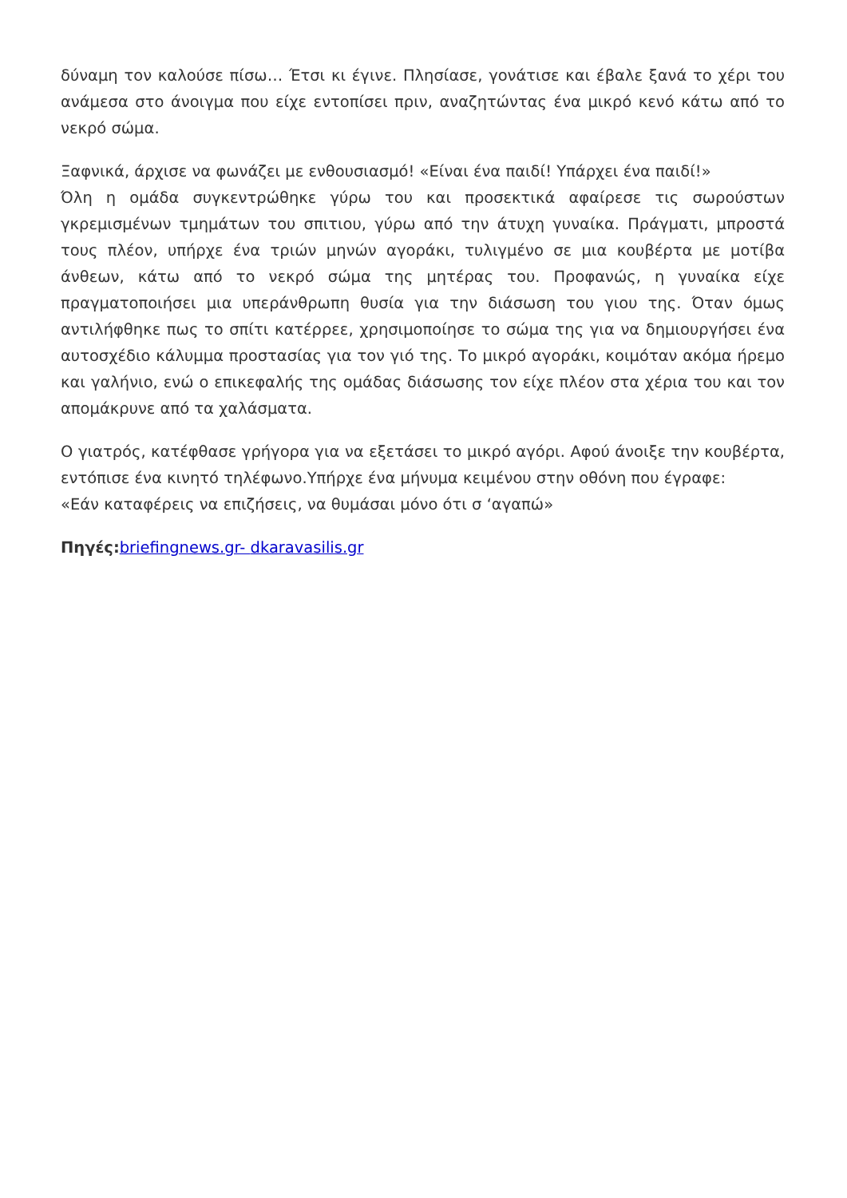δύναμη τον καλούσε πίσω… Έτσι κι έγινε. Πλησίασε, γονάτισε και έβαλε ξανά το χέρι του ανάμεσα στο άνοιγμα που είχε εντοπίσει πριν, αναζητώντας ένα μικρό κενό κάτω από το νεκρό σώμα.
Ξαφνικά, άρχισε να φωνάζει με ενθουσιασμό! «Είναι ένα παιδί! Υπάρχει ένα παιδί!»
Όλη η ομάδα συγκεντρώθηκε γύρω του και προσεκτικά αφαίρεσε τις σωρούστων γκρεμισμένων τμημάτων του σπιτιου, γύρω από την άτυχη γυναίκα. Πράγματι, μπροστά τους πλέον, υπήρχε ένα τριών μηνών αγοράκι, τυλιγμένο σε μια κουβέρτα με μοτίβα άνθεων, κάτω από το νεκρό σώμα της μητέρας του. Προφανώς, η γυναίκα είχε πραγματοποιήσει μια υπεράνθρωπη θυσία για την διάσωση του γιου της. Όταν όμως αντιλήφθηκε πως το σπίτι κατέρρεε, χρησιμοποίησε το σώμα της για να δημιουργήσει ένα αυτοσχέδιο κάλυμμα προστασίας για τον γιό της. Το μικρό αγοράκι, κοιμόταν ακόμα ήρεμο και γαλήνιο, ενώ ο επικεφαλής της ομάδας διάσωσης τον είχε πλέον στα χέρια του και τον απομάκρυνε από τα χαλάσματα.
Ο γιατρός, κατέφθασε γρήγορα για να εξετάσει το μικρό αγόρι. Αφού άνοιξε την κουβέρτα, εντόπισε ένα κινητό τηλέφωνο.Υπήρχε ένα μήνυμα κειμένου στην οθόνη που έγραφε:
«Εάν καταφέρεις να επιζήσεις, να θυμάσαι μόνο ότι σ ‘αγαπώ»
Πηγές: briefingnews.gr- dkaravasilis.gr